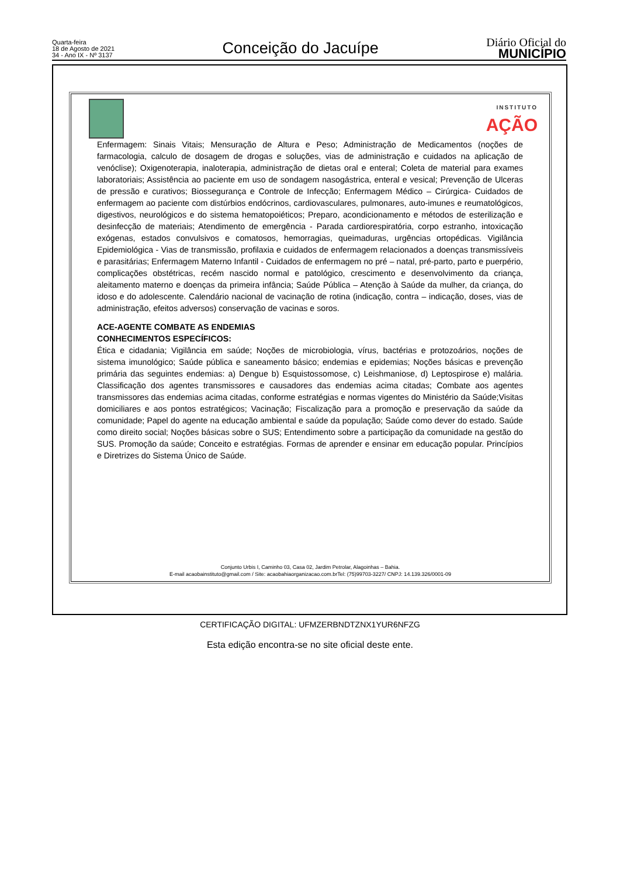Quarta-feira
18 de Agosto de 2021
34 - Ano IX - Nº 3137
Conceição do Jacuípe
Diário Oficial do
MUNICÍPIO
INSTITUTO
AÇÃO
Enfermagem: Sinais Vitais; Mensuração de Altura e Peso; Administração de Medicamentos (noções de farmacologia, calculo de dosagem de drogas e soluções, vias de administração e cuidados na aplicação de venóclise); Oxigenoterapia, inaloterapia, administração de dietas oral e enteral; Coleta de material para exames laboratoriais; Assistência ao paciente em uso de sondagem nasogástrica, enteral e vesical; Prevenção de Ulceras de pressão e curativos; Biossegurança e Controle de Infecção; Enfermagem Médico – Cirúrgica- Cuidados de enfermagem ao paciente com distúrbios endócrinos, cardiovasculares, pulmonares, auto-imunes e reumatológicos, digestivos, neurológicos e do sistema hematopoiéticos; Preparo, acondicionamento e métodos de esterilização e desinfecção de materiais; Atendimento de emergência - Parada cardiorespiratória, corpo estranho, intoxicação exógenas, estados convulsivos e comatosos, hemorragias, queimaduras, urgências ortopédicas. Vigilância Epidemiológica - Vias de transmissão, profilaxia e cuidados de enfermagem relacionados a doenças transmissíveis e parasitárias; Enfermagem Materno Infantil - Cuidados de enfermagem no pré – natal, pré-parto, parto e puerpério, complicações obstétricas, recém nascido normal e patológico, crescimento e desenvolvimento da criança, aleitamento materno e doenças da primeira infância; Saúde Pública – Atenção à Saúde da mulher, da criança, do idoso e do adolescente. Calendário nacional de vacinação de rotina (indicação, contra – indicação, doses, vias de administração, efeitos adversos) conservação de vacinas e soros.
ACE-AGENTE COMBATE AS ENDEMIAS
CONHECIMENTOS ESPECÍFICOS:
Ética e cidadania; Vigilância em saúde; Noções de microbiologia, vírus, bactérias e protozoários, noções de sistema imunológico; Saúde pública e saneamento básico; endemias e epidemias; Noções básicas e prevenção primária das seguintes endemias: a) Dengue b) Esquistossomose, c) Leishmaniose, d) Leptospirose e) malária. Classificação dos agentes transmissores e causadores das endemias acima citadas; Combate aos agentes transmissores das endemias acima citadas, conforme estratégias e normas vigentes do Ministério da Saúde;Visitas domiciliares e aos pontos estratégicos; Vacinação; Fiscalização para a promoção e preservação da saúde da comunidade; Papel do agente na educação ambiental e saúde da população; Saúde como dever do estado. Saúde como direito social; Noções básicas sobre o SUS; Entendimento sobre a participação da comunidade na gestão do SUS. Promoção da saúde; Conceito e estratégias. Formas de aprender e ensinar em educação popular. Princípios e Diretrizes do Sistema Único de Saúde.
Conjunto Urbis I, Caminho 03, Casa 02, Jardim Petrolar, Alagoinhas – Bahia.
E-mail acaobainstituto@gmail.com / Site: acaobahiaorganizacao.com.brTel: (75)99703-3227/ CNPJ: 14.139.326/0001-09
CERTIFICAÇÃO DIGITAL: UFMZERBNDTZNX1YUR6NFZG
Esta edição encontra-se no site oficial deste ente.